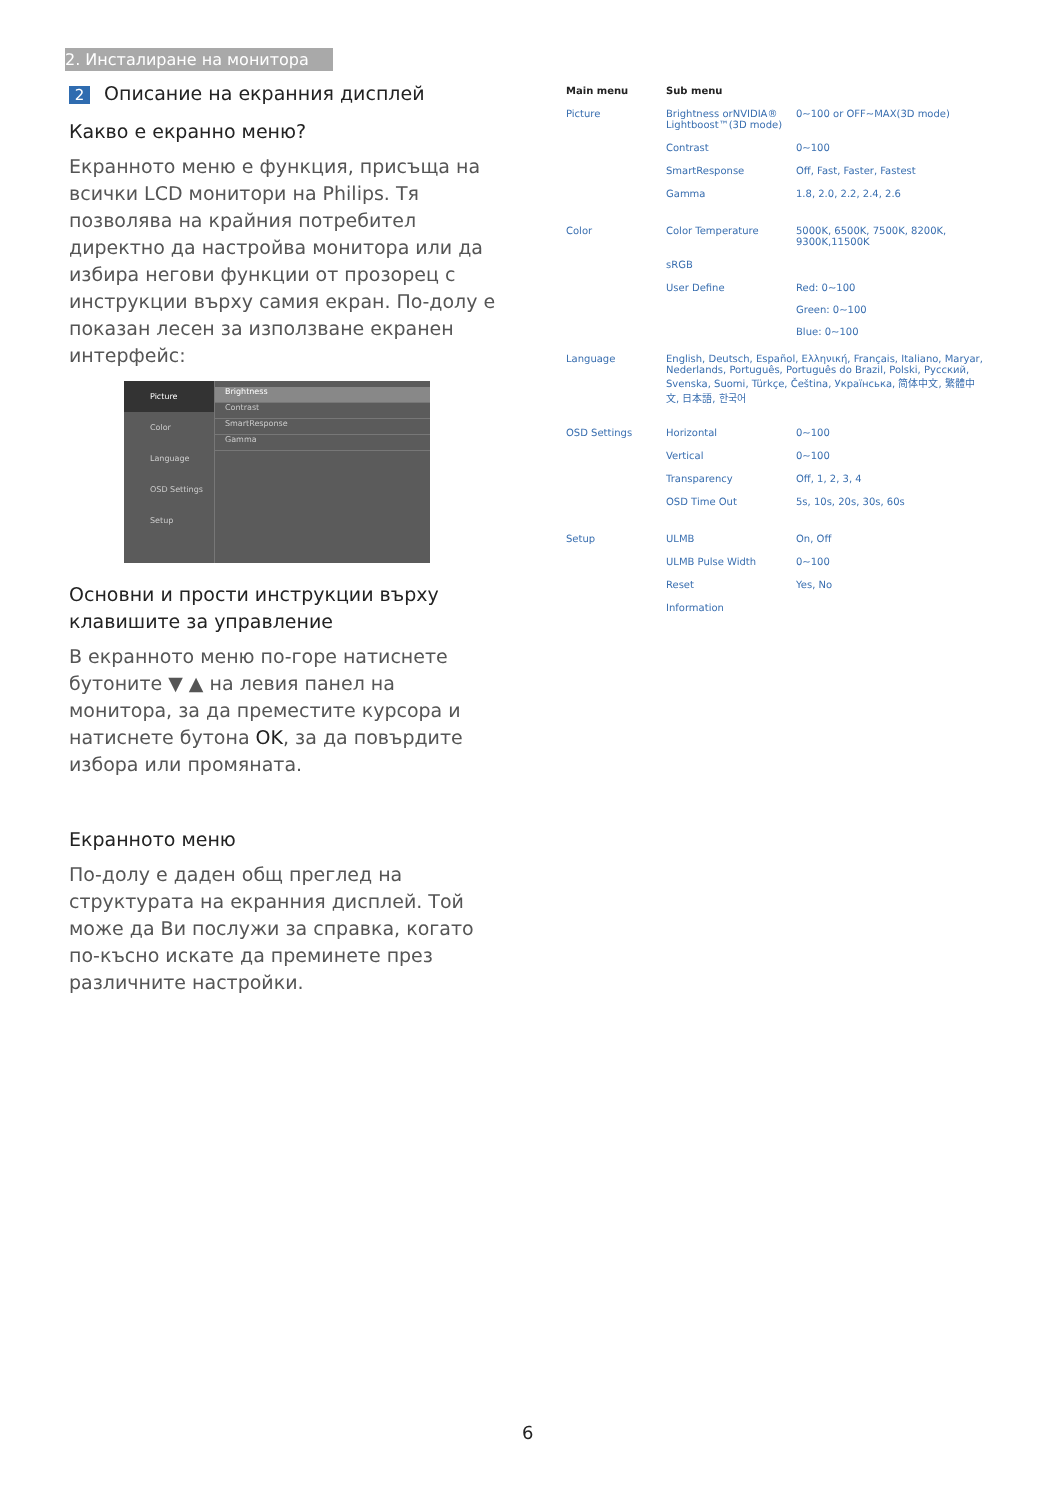2. Инсталиране на монитора
2 Описание на екранния дисплей
Какво е екранно меню?
Екранното меню е функция, присъща на всички LCD монитори на Philips. Тя позволява на крайния потребител директно да настройва монитора или да избира негови функции от прозорец с инструкции върху самия екран. По-долу е показан лесен за използване екранен интерфейс:
Picture
Color
Language
OSD Settings
Setup
Brightness
Contrast
SmartResponse
Gamma
Основни и прости инструкции върху клавишите за управление
В екранното меню по-горе натиснете бутоните ▼ ▲ на левия панел на монитора, за да преместите курсора и натиснете бутона OK, за да повърдите избора или промяната.
Екранното меню
По-долу е даден общ преглед на структурата на екранния дисплей. Той може да Ви послужи за справка, когато по-късно искате да преминете през различните настройки.
Main menu Sub menu
Picture Brightness orNVIDIA® Lightboost™(3D mode)
0~100 or OFF~MAX(3D mode)
Contrast 0~100
SmartResponse Off, Fast, Faster, Fastest
Gamma 1.8, 2.0, 2.2, 2.4, 2.6
Color Color Temperature 5000K, 6500K, 7500K, 8200K, 9300K,11500K
sRGB
User Define Red: 0~100
Green: 0~100
Blue: 0~100
Language English, Deutsch, Español, Ελληνική, Français, Italiano, Maryar, Nederlands, Português, Português do Brazil, Polski, Русский, Svenska, Suomi, Türkçe, Čeština, Українська, 简体中文, 繁體中文, 日本語, 한국어
OSD Settings Horizontal 0~100
Vertical 0~100
Transparency Off, 1, 2, 3, 4
OSD Time Out 5s, 10s, 20s, 30s, 60s
Setup ULMB On, Off
ULMB Pulse Width 0~100
Reset Yes, No
Information
6